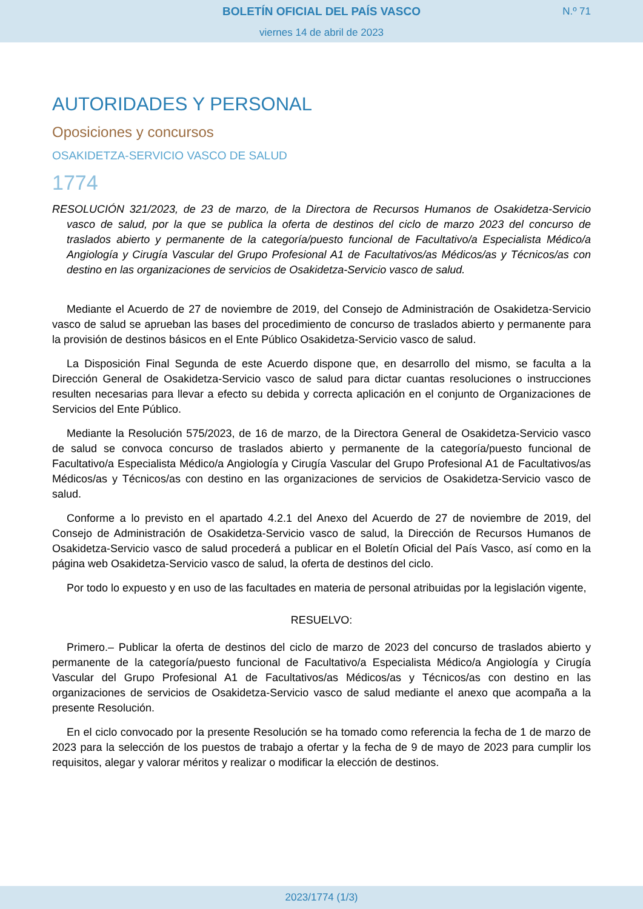BOLETÍN OFICIAL DEL PAÍS VASCO
viernes 14 de abril de 2023
N.º 71
AUTORIDADES Y PERSONAL
Oposiciones y concursos
OSAKIDETZA-SERVICIO VASCO DE SALUD
1774
RESOLUCIÓN 321/2023, de 23 de marzo, de la Directora de Recursos Humanos de Osakidetza-Servicio vasco de salud, por la que se publica la oferta de destinos del ciclo de marzo 2023 del concurso de traslados abierto y permanente de la categoría/puesto funcional de Facultativo/a Especialista Médico/a Angiología y Cirugía Vascular del Grupo Profesional A1 de Facultativos/as Médicos/as y Técnicos/as con destino en las organizaciones de servicios de Osakidetza-Servicio vasco de salud.
Mediante el Acuerdo de 27 de noviembre de 2019, del Consejo de Administración de Osakidetza-Servicio vasco de salud se aprueban las bases del procedimiento de concurso de traslados abierto y permanente para la provisión de destinos básicos en el Ente Público Osakidetza-Servicio vasco de salud.
La Disposición Final Segunda de este Acuerdo dispone que, en desarrollo del mismo, se faculta a la Dirección General de Osakidetza-Servicio vasco de salud para dictar cuantas resoluciones o instrucciones resulten necesarias para llevar a efecto su debida y correcta aplicación en el conjunto de Organizaciones de Servicios del Ente Público.
Mediante la Resolución 575/2023, de 16 de marzo, de la Directora General de Osakidetza-Servicio vasco de salud se convoca concurso de traslados abierto y permanente de la categoría/puesto funcional de Facultativo/a Especialista Médico/a Angiología y Cirugía Vascular del Grupo Profesional A1 de Facultativos/as Médicos/as y Técnicos/as con destino en las organizaciones de servicios de Osakidetza-Servicio vasco de salud.
Conforme a lo previsto en el apartado 4.2.1 del Anexo del Acuerdo de 27 de noviembre de 2019, del Consejo de Administración de Osakidetza-Servicio vasco de salud, la Dirección de Recursos Humanos de Osakidetza-Servicio vasco de salud procederá a publicar en el Boletín Oficial del País Vasco, así como en la página web Osakidetza-Servicio vasco de salud, la oferta de destinos del ciclo.
Por todo lo expuesto y en uso de las facultades en materia de personal atribuidas por la legislación vigente,
RESUELVO:
Primero.– Publicar la oferta de destinos del ciclo de marzo de 2023 del concurso de traslados abierto y permanente de la categoría/puesto funcional de Facultativo/a Especialista Médico/a Angiología y Cirugía Vascular del Grupo Profesional A1 de Facultativos/as Médicos/as y Técnicos/as con destino en las organizaciones de servicios de Osakidetza-Servicio vasco de salud mediante el anexo que acompaña a la presente Resolución.
En el ciclo convocado por la presente Resolución se ha tomado como referencia la fecha de 1 de marzo de 2023 para la selección de los puestos de trabajo a ofertar y la fecha de 9 de mayo de 2023 para cumplir los requisitos, alegar y valorar méritos y realizar o modificar la elección de destinos.
2023/1774 (1/3)